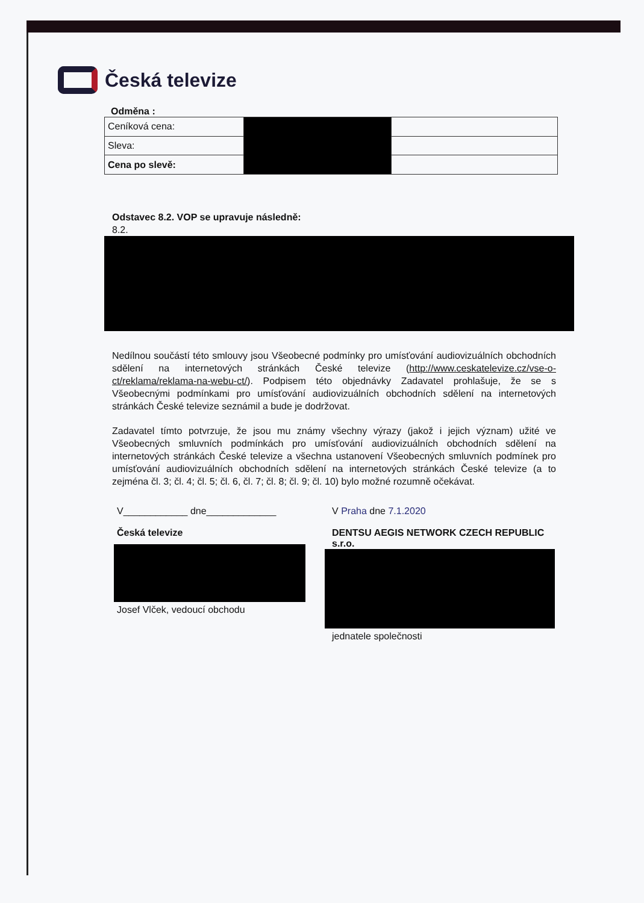Česká televize
Odměna :
| Ceníková cena: | | |
| Sleva: | | |
| Cena po slevě: | | |
Odstavec 8.2. VOP se upravuje následně:
8.2.
Nedílnou součástí této smlouvy jsou Všeobecné podmínky pro umísťování audiovizuálních obchodních sdělení na internetových stránkách České televize (http://www.ceskatelevize.cz/vse-o-ct/reklama/reklama-na-webu-ct/). Podpisem této objednávky Zadavatel prohlašuje, že se s Všeobecnými podmínkami pro umísťování audiovizuálních obchodních sdělení na internetových stránkách České televize seznámil a bude je dodržovat.
Zadavatel tímto potvrzuje, že jsou mu známy všechny výrazy (jakož i jejich význam) užité ve Všeobecných smluvních podmínkách pro umísťování audiovizuálních obchodních sdělení na internetových stránkách České televize a všechna ustanovení Všeobecných smluvních podmínek pro umísťování audiovizuálních obchodních sdělení na internetových stránkách České televize (a to zejména čl. 3; čl. 4; čl. 5; čl. 6, čl. 7; čl. 8; čl. 9; čl. 10) bylo možné rozumně očekávat.
V____________ dne_____________
Česká televize
Josef Vlček, vedoucí obchodu
V Praha dne 7.1.2020
DENTSU AEGIS NETWORK CZECH REPUBLIC s.r.o.
jednatele společnosti